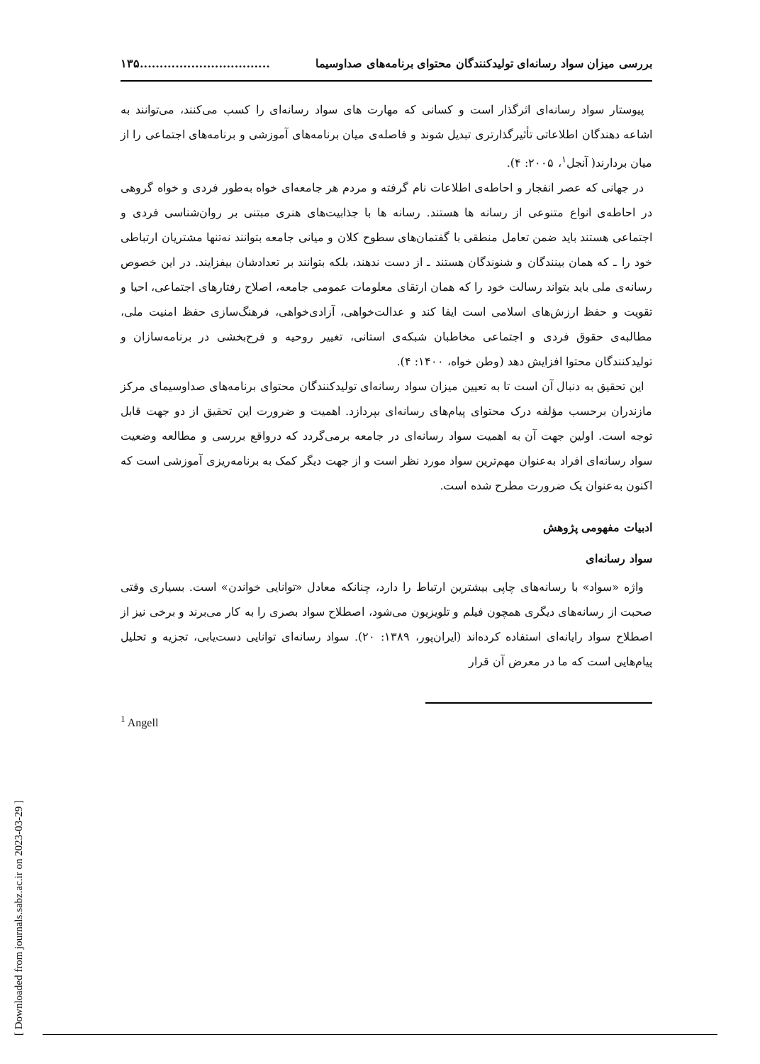[ Downloaded from journals.sabz.ac.ir on 2023-03-29 ]
بررسی میزان سواد رسانه‌ای تولیدکنندگان محتوای برنامه‌های صداوسیما.................................۱۳۵
پیوستار سواد رسانه‌ای اثرگذار است و کسانی که مهارت های سواد رسانه‌ای را کسب می‌کنند، می‌توانند به اشاعه دهندگان اطلاعاتی تأثیرگذارتری تبدیل شوند و فاصله‌ی میان برنامه‌های آموزشی و برنامه‌های اجتماعی را از میان بردارند( آنجل<sup>۱</sup>، ۲۰۰۵: ۴).
در جهانی که عصر انفجار و احاطه‌ی اطلاعات نام گرفته و مردم هر جامعه‌ای خواه به‌طور فردی و خواه گروهی در احاطه‌ی انواع متنوعی از رسانه ها هستند. رسانه ها با جذابیت‌های هنری مبتنی بر روان‌شناسی فردی و اجتماعی هستند باید ضمن تعامل منطقی با گفتمان‌های سطوح کلان و میانی جامعه بتوانند نه‌تنها مشتریان ارتباطی خود را ـ که همان بینندگان و شنوندگان هستند ـ از دست ندهند، بلکه بتوانند بر تعدادشان بیفزایند. در این خصوص رسانه‌ی ملی باید بتواند رسالت خود را که همان ارتقای معلومات عمومی جامعه، اصلاح رفتارهای اجتماعی، احیا و تقویت و حفظ ارزش‌های اسلامی است ایفا کند و عدالت‌خواهی، آزادی‌خواهی، فرهنگ‌سازی حفظ امنیت ملی، مطالبه‌ی حقوق فردی و اجتماعی مخاطبان شبکه‌ی استانی، تغییر روحیه و فرح‌بخشی در برنامه‌سازان و تولیدکنندگان محتوا افزایش دهد (وطن خواه، ۱۴۰۰: ۴).
این تحقیق به دنبال آن است تا به تعیین میزان سواد رسانه‌ای تولیدکنندگان محتوای برنامه‌های صداوسیمای مرکز مازندران برحسب مؤلفه درک محتوای پیام‌های رسانه‌ای بپردازد. اهمیت و ضرورت این تحقیق از دو جهت قابل توجه است. اولین جهت آن به اهمیت سواد رسانه‌ای در جامعه برمی‌گردد که درواقع بررسی و مطالعه وضعیت سواد رسانه‌ای افراد به‌عنوان مهم‌ترین سواد مورد نظر است و از جهت دیگر کمک به برنامه‌ریزی آموزشی است که اکنون به‌عنوان یک ضرورت مطرح شده است.
ادبیات مفهومی پژوهش
سواد رسانه‌ای
واژه «سواد» با رسانه‌های چاپی بیشترین ارتباط را دارد، چنانکه معادل «توانایی خواندن» است. بسیاری وقتی صحبت از رسانه‌های دیگری همچون فیلم و تلویزیون می‌شود، اصطلاح سواد بصری را به کار می‌برند و برخی نیز از اصطلاح سواد رایانه‌ای استفاده کرده‌اند (ایران‌پور، ۱۳۸۹: ۲۰). سواد رسانه‌ای توانایی دست‌یابی، تجزیه و تحلیل پیام‌هایی است که ما در معرض آن قرار
<sup>1</sup> Angell